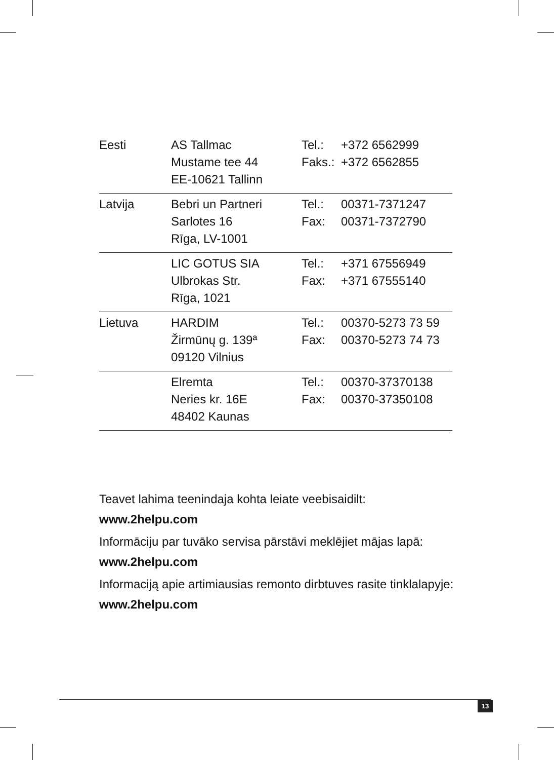| Eesti | AS Tallmac Mustame tee 44 EE-10621 Tallinn | Tel.: Faks.: | +372 6562999 +372 6562855 |
| Latvija | Bebri un Partneri Sarlotes 16 Rīga, LV-1001 | Tel.: Fax: | 00371-7371247 00371-7372790 |
| | LIC GOTUS SIA Ulbrokas Str. Rīga, 1021 | Tel.: Fax: | +371 67556949 +371 67555140 |
| Lietuva | HARDIM Žirmūnų g. 139ª 09120 Vilnius | Tel.: Fax: | 00370-5273 73 59 00370-5273 74 73 |
| | Elremta Neries kr. 16E 48402 Kaunas | Tel.: Fax: | 00370-37370138 00370-37350108 |
Teavet lahima teenindaja kohta leiate veebisaidilt:
www.2helpu.com
Informāciju par tuvāko servisa pārstāvi meklējiet mājas lapā:
www.2helpu.com
Informaciją apie artimiausias remonto dirbtuves rasite tinklalapyje:
www.2helpu.com
13